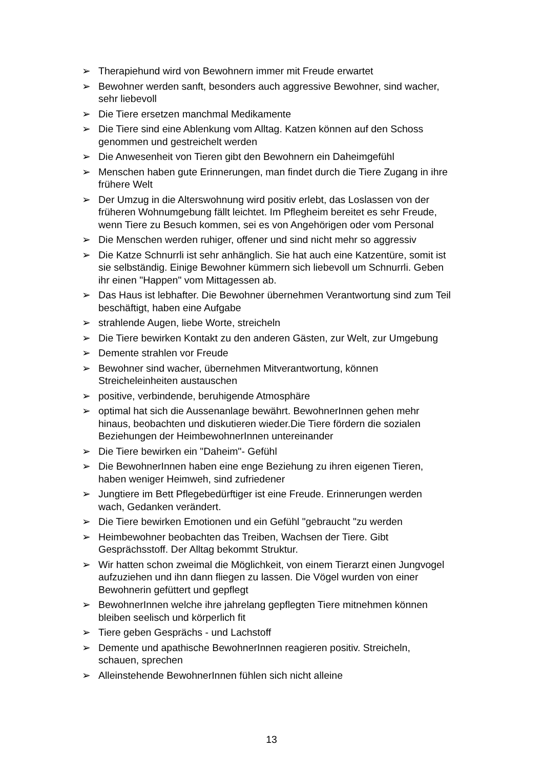➢ Therapiehund wird von Bewohnern immer mit Freude erwartet
➢ Bewohner werden sanft, besonders auch aggressive Bewohner, sind wacher, sehr liebevoll
➢ Die Tiere ersetzen manchmal Medikamente
➢ Die Tiere sind eine Ablenkung vom Alltag. Katzen können auf den Schoss genommen und gestreichelt werden
➢ Die Anwesenheit von Tieren gibt den Bewohnern ein Daheimgefühl
➢ Menschen haben gute Erinnerungen, man findet durch die Tiere Zugang in ihre frühere Welt
➢ Der Umzug in die Alterswohnung wird positiv erlebt, das Loslassen von der früheren Wohnumgebung fällt leichtet. Im Pflegheim bereitet es sehr Freude, wenn Tiere zu Besuch kommen, sei es von Angehörigen oder vom Personal
➢ Die Menschen werden ruhiger, offener und sind nicht mehr so aggressiv
➢ Die Katze Schnurrli ist sehr anhänglich. Sie hat auch eine Katzentüre, somit ist sie selbständig. Einige Bewohner kümmern sich liebevoll um Schnurrli. Geben ihr einen "Happen" vom Mittagessen ab.
➢ Das Haus ist lebhafter. Die Bewohner übernehmen Verantwortung sind zum Teil beschäftigt, haben eine Aufgabe
➢ strahlende Augen, liebe Worte, streicheln
➢ Die Tiere bewirken Kontakt zu den anderen Gästen, zur Welt, zur Umgebung
➢ Demente strahlen vor Freude
➢ Bewohner sind wacher, übernehmen Mitverantwortung, können Streicheleinheiten austauschen
➢ positive, verbindende, beruhigende Atmosphäre
➢ optimal hat sich die Aussenanlage bewährt. BewohnerInnen gehen mehr hinaus, beobachten und diskutieren wieder.Die Tiere fördern die sozialen Beziehungen der HeimbewohnerInnen untereinander
➢ Die Tiere bewirken ein "Daheim"- Gefühl
➢ Die BewohnerInnen haben eine enge Beziehung zu ihren eigenen Tieren, haben weniger Heimweh, sind zufriedener
➢ Jungtiere im Bett Pflegebedürftiger ist eine Freude. Erinnerungen werden wach, Gedanken verändert.
➢ Die Tiere bewirken Emotionen und ein Gefühl "gebraucht "zu werden
➢ Heimbewohner beobachten das Treiben, Wachsen der Tiere. Gibt Gesprächsstoff. Der Alltag bekommt Struktur.
➢ Wir hatten schon zweimal die Möglichkeit, von einem Tierarzt einen Jungvogel aufzuziehen und ihn dann fliegen zu lassen. Die Vögel wurden von einer Bewohnerin gefüttert und gepflegt
➢ BewohnerInnen welche ihre jahrelang gepflegten Tiere mitnehmen können bleiben seelisch und körperlich fit
➢ Tiere geben Gesprächs - und Lachstoff
➢ Demente und apathische BewohnerInnen reagieren positiv. Streicheln, schauen, sprechen
➢ Alleinstehende BewohnerInnen fühlen sich nicht alleine
13